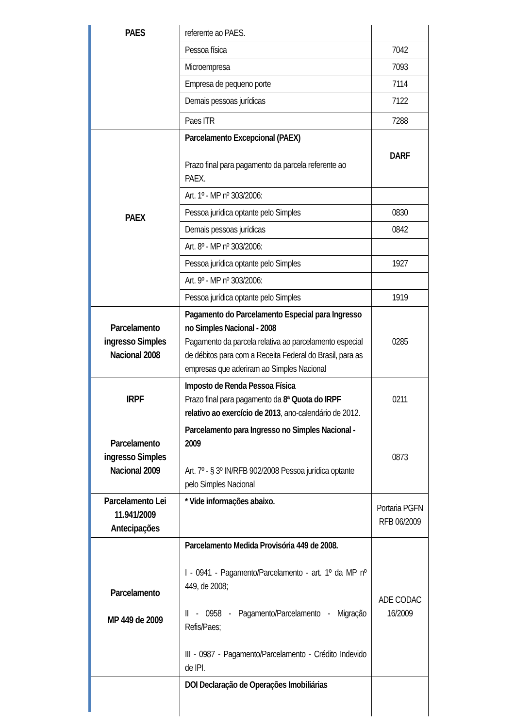| PAES | referente ao PAES. | |
| | Pessoa física | 7042 |
| | Microempresa | 7093 |
| | Empresa de pequeno porte | 7114 |
| | Demais pessoas jurídicas | 7122 |
| | Paes ITR | 7288 |
| PAEX | Parcelamento Excepcional (PAEX) Prazo final para pagamento da parcela referente ao PAEX. | DARF |
| | Art. 1º - MP nº 303/2006: | |
| | Pessoa jurídica optante pelo Simples | 0830 |
| | Demais pessoas jurídicas | 0842 |
| | Art. 8º - MP nº 303/2006: | |
| | Pessoa jurídica optante pelo Simples | 1927 |
| | Art. 9º - MP nº 303/2006: | |
| | Pessoa jurídica optante pelo Simples | 1919 |
| Parcelamento ingresso Simples Nacional 2008 | Pagamento do Parcelamento Especial para Ingresso no Simples Nacional - 2008 Pagamento da parcela relativa ao parcelamento especial de débitos para com a Receita Federal do Brasil, para as empresas que aderiram ao Simples Nacional | 0285 |
| IRPF | Imposto de Renda Pessoa Física Prazo final para pagamento da 8ª Quota do IRPF relativo ao exercício de 2013 , ano-calendário de 2012. | 0211 |
| Parcelamento ingresso Simples Nacional 2009 | Parcelamento para Ingresso no Simples Nacional - 2009 Art. 7º - § 3º IN/RFB 902/2008 Pessoa jurídica optante pelo Simples Nacional | 0873 |
| Parcelamento Lei 11.941/2009 Antecipações | * Vide informações abaixo. | Portaria PGFN RFB 06/2009 |
| Parcelamento MP 449 de 2009 | Parcelamento Medida Provisória 449 de 2008. I - 0941 - Pagamento/Parcelamento - art. 1º da MP nº 449, de 2008; II - 0958 - Pagamento/Parcelamento - Migração Refis/Paes; III - 0987 - Pagamento/Parcelamento - Crédito Indevido de IPI. | ADE CODAC 16/2009 |
| | DOI Declaração de Operações Imobiliárias | |